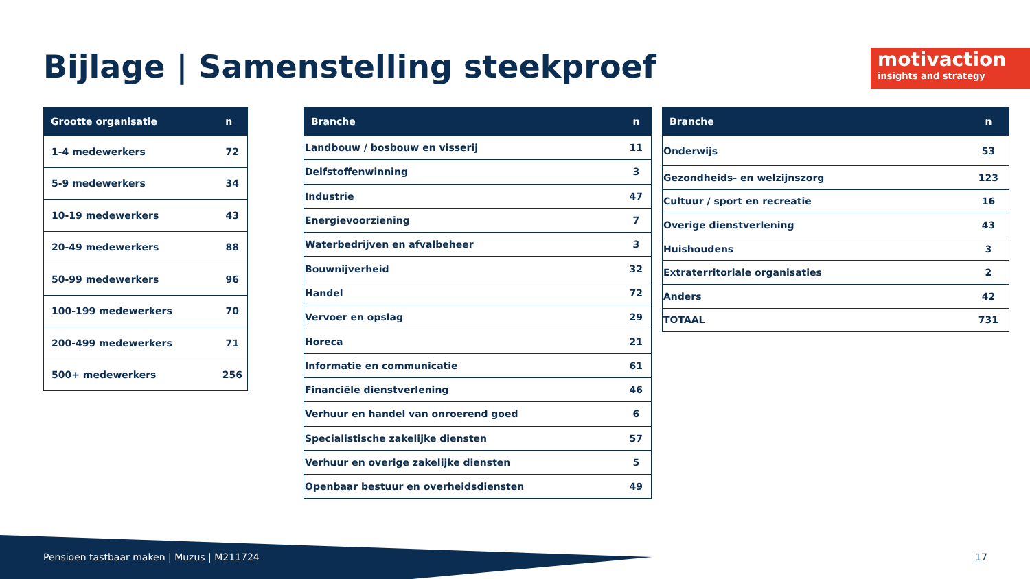Bijlage | Samenstelling steekproef
motivaction
insights and strategy
| Grootte organisatie | n |
| --- | --- |
| 1-4 medewerkers | 72 |
| 5-9 medewerkers | 34 |
| 10-19 medewerkers | 43 |
| 20-49 medewerkers | 88 |
| 50-99 medewerkers | 96 |
| 100-199 medewerkers | 70 |
| 200-499 medewerkers | 71 |
| 500+ medewerkers | 256 |
| Branche | n |
| --- | --- |
| Landbouw / bosbouw en visserij | 11 |
| Delfstoffenwinning | 3 |
| Industrie | 47 |
| Energievoorziening | 7 |
| Waterbedrijven en afvalbeheer | 3 |
| Bouwnijverheid | 32 |
| Handel | 72 |
| Vervoer en opslag | 29 |
| Horeca | 21 |
| Informatie en communicatie | 61 |
| Financiële dienstverlening | 46 |
| Verhuur en handel van onroerend goed | 6 |
| Specialistische zakelijke diensten | 57 |
| Verhuur en overige zakelijke diensten | 5 |
| Openbaar bestuur en overheidsdiensten | 49 |
| Branche | n |
| --- | --- |
| Onderwijs | 53 |
| Gezondheids- en welzijnszorg | 123 |
| Cultuur / sport en recreatie | 16 |
| Overige dienstverlening | 43 |
| Huishoudens | 3 |
| Extraterritoriale organisaties | 2 |
| Anders | 42 |
| TOTAAL | 731 |
Pensioen tastbaar maken | Muzus | M211724
17